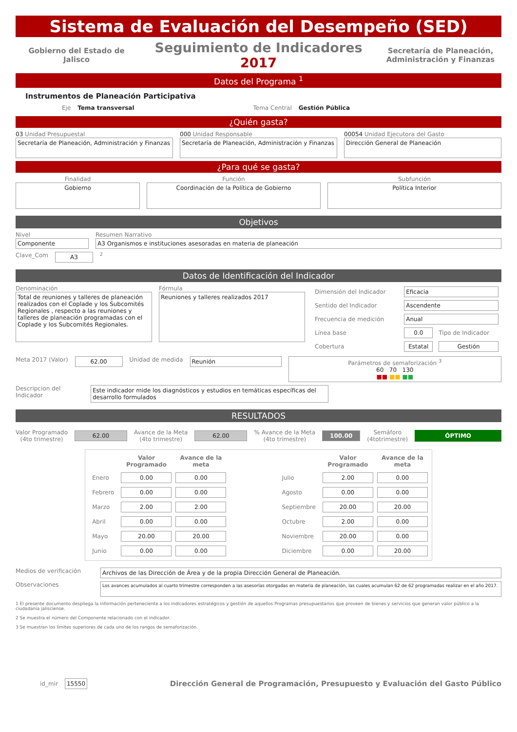Sistema de Evaluación del Desempeño (SED)
Gobierno del Estado de Jalisco
Seguimiento de Indicadores
2017
Secretaría de Planeación, Administración y Finanzas
Datos del Programa <sup>1</sup>
Instrumentos de Planeación Participativa
Eje Tema transversal Tema Central Gestión Pública
¿Quién gasta?
03 Unidad Presupuestal
Secretaría de Planeación, Administración y Finanzas
000 Unidad Responsable
Secretaría de Planeación, Administración y Finanzas
00054 Unidad Ejecutora del Gasto
Dirección General de Planeación
¿Para qué se gasta?
Finalidad
Gobierno
Función
Coordinación de la Política de Gobierno
Subfunción
Política Interior
Objetivos
Nivel
Componente
Resumen Narrativo
A3 Organismos e instituciones asesoradas en materia de planeación
Clave_Com
A3
2
Datos de Identificación del Indicador
Denominación
Total de reuniones y talleres de planeación realizados con el Coplade y los Subcomités Regionales , respecto a las reuniones y talleres de planeación programadas con el Coplade y los Subcomités Regionales.
Fórmula
Reuniones y talleres realizados 2017
| Dimensión del Indicador | Eficacia | |
| Sentido del Indicador | Ascendente | |
| Frecuencia de medición | Anual | |
| Línea base | 0.0 | Tipo de Indicador |
| Cobertura | Estatal | Gestión |
Meta 2017 (Valor)
62.00
Unidad de medida
Reunión Parámetros de semaforización <sup>3</sup>
60 70 130
■■ ■■ ■■
Descripcion del Indicador
Este indicador mide los diagnósticos y estudios en temáticas específicas del desarrollo formulados
RESULTADOS
Valor Programado
(4to trimestre)
62.00
Avance de la Meta
(4to trimestre)
62.00
% Avance de la Meta
(4to trimestre)
100.00
Semáforo
(4totrimestre)
ÓPTIMO
| | Valor Programado | Avance de la meta | | | Valor Programado | Avance de la meta |
| Enero | 0.00 | 0.00 | | Julio | 2.00 | 0.00 |
| Febrero | 0.00 | 0.00 | | Agosto | 0.00 | 0.00 |
| Marzo | 2.00 | 2.00 | | Septiembre | 20.00 | 20.00 |
| Abril | 0.00 | 0.00 | | Octubre | 2.00 | 0.00 |
| Mayo | 20.00 | 20.00 | | Noviembre | 20.00 | 0.00 |
| Junio | 0.00 | 0.00 | | Diciembre | 0.00 | 20.00 |
Medios de verificación
Archivos de las Dirección de Área y de la propia Dirección General de Planeación.
Observaciones
Los avances acumulados al cuarto trimestre corresponden a las asesorías otorgadas en materia de planeación, las cuales acumulan 62 de 62 programadas realizar en el año 2017.
1 El presente documento despliega la información perteneciente a los indicadores estratégicos y gestión de aquellos Programas presupuestarios que proveen de bienes y servicios que generan valor público a la ciudadania jalisciense.
2 Se muestra el número del Componente relacionado con el indicador.
3 Se muestran los límites superiores de cada uno de los rangos de semaforización.
id_mir
15550
Dirección General de Programación, Presupuesto y Evaluación del Gasto Público